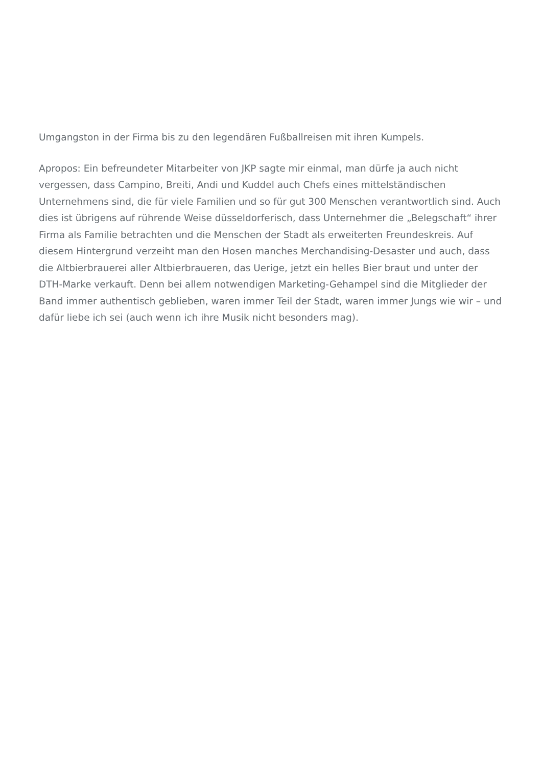Umgangston in der Firma bis zu den legendären Fußballreisen mit ihren Kumpels.
Apropos: Ein befreundeter Mitarbeiter von JKP sagte mir einmal, man dürfe ja auch nicht vergessen, dass Campino, Breiti, Andi und Kuddel auch Chefs eines mittelständischen Unternehmens sind, die für viele Familien und so für gut 300 Menschen verantwortlich sind. Auch dies ist übrigens auf rührende Weise düsseldorferisch, dass Unternehmer die „Belegschaft“ ihrer Firma als Familie betrachten und die Menschen der Stadt als erweiterten Freundeskreis. Auf diesem Hintergrund verzeiht man den Hosen manches Merchandising-Desaster und auch, dass die Altbierbrauerei aller Altbierbraueren, das Uerige, jetzt ein helles Bier braut und unter der DTH-Marke verkauft. Denn bei allem notwendigen Marketing-Gehampel sind die Mitglieder der Band immer authentisch geblieben, waren immer Teil der Stadt, waren immer Jungs wie wir – und dafür liebe ich sei (auch wenn ich ihre Musik nicht besonders mag).